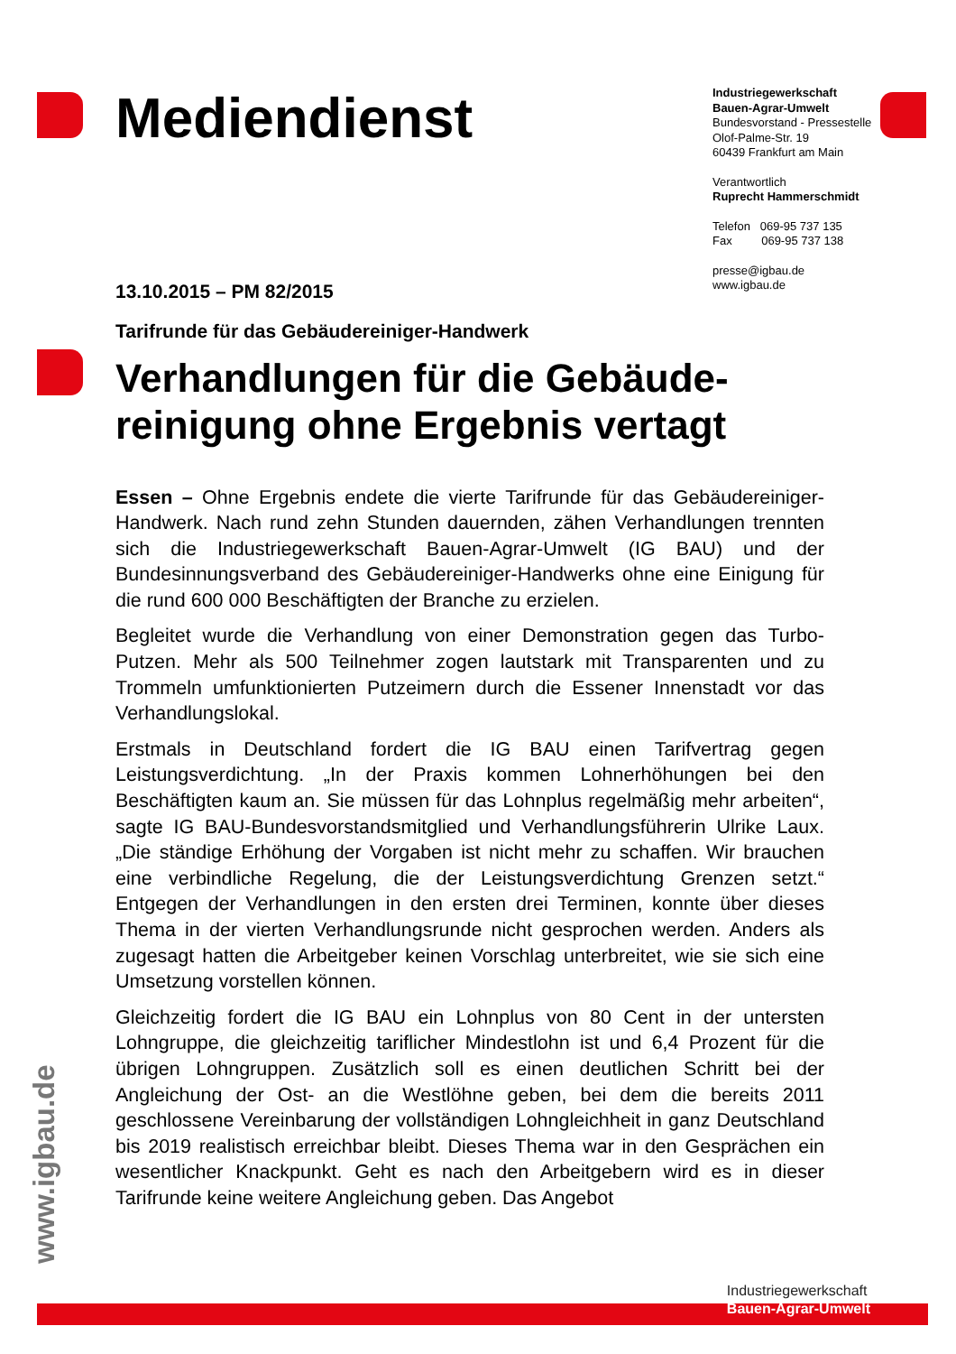Mediendienst
Industriegewerkschaft
Bauen-Agrar-Umwelt
Bundesvorstand - Pressestelle
Olof-Palme-Str. 19
60439 Frankfurt am Main
Verantwortlich
Ruprecht Hammerschmidt
Telefon 069-95 737 135
Fax 069-95 737 138
presse@igbau.de
www.igbau.de
13.10.2015 – PM 82/2015
Tarifrunde für das Gebäudereiniger-Handwerk
Verhandlungen für die Gebäude-reinigung ohne Ergebnis vertagt
Essen – Ohne Ergebnis endete die vierte Tarifrunde für das Gebäudereiniger-Handwerk. Nach rund zehn Stunden dauernden, zähen Verhandlungen trennten sich die Industriegewerkschaft Bauen-Agrar-Umwelt (IG BAU) und der Bundesinnungsverband des Gebäudereiniger-Handwerks ohne eine Einigung für die rund 600 000 Beschäftigten der Branche zu erzielen.
Begleitet wurde die Verhandlung von einer Demonstration gegen das Turbo-Putzen. Mehr als 500 Teilnehmer zogen lautstark mit Transparenten und zu Trommeln umfunktionierten Putzeimern durch die Essener Innenstadt vor das Verhandlungslokal.
Erstmals in Deutschland fordert die IG BAU einen Tarifvertrag gegen Leistungsverdichtung. „In der Praxis kommen Lohnerhöhungen bei den Beschäftigten kaum an. Sie müssen für das Lohnplus regelmäßig mehr arbeiten“, sagte IG BAU-Bundesvorstandsmitglied und Verhandlungsführerin Ulrike Laux. „Die ständige Erhöhung der Vorgaben ist nicht mehr zu schaffen. Wir brauchen eine verbindliche Regelung, die der Leistungsverdichtung Grenzen setzt.“ Entgegen der Verhandlungen in den ersten drei Terminen, konnte über dieses Thema in der vierten Verhandlungsrunde nicht gesprochen werden. Anders als zugesagt hatten die Arbeitgeber keinen Vorschlag unterbreitet, wie sie sich eine Umsetzung vorstellen können.
Gleichzeitig fordert die IG BAU ein Lohnplus von 80 Cent in der untersten Lohngruppe, die gleichzeitig tariflicher Mindestlohn ist und 6,4 Prozent für die übrigen Lohngruppen. Zusätzlich soll es einen deutlichen Schritt bei der Angleichung der Ost- an die Westlöhne geben, bei dem die bereits 2011 geschlossene Vereinbarung der vollständigen Lohngleichheit in ganz Deutschland bis 2019 realistisch erreichbar bleibt. Dieses Thema war in den Gesprächen ein wesentlicher Knackpunkt. Geht es nach den Arbeitgebern wird es in dieser Tarifrunde keine weitere Angleichung geben. Das Angebot
www.igbau.de
Industriegewerkschaft
Bauen-Agrar-Umwelt